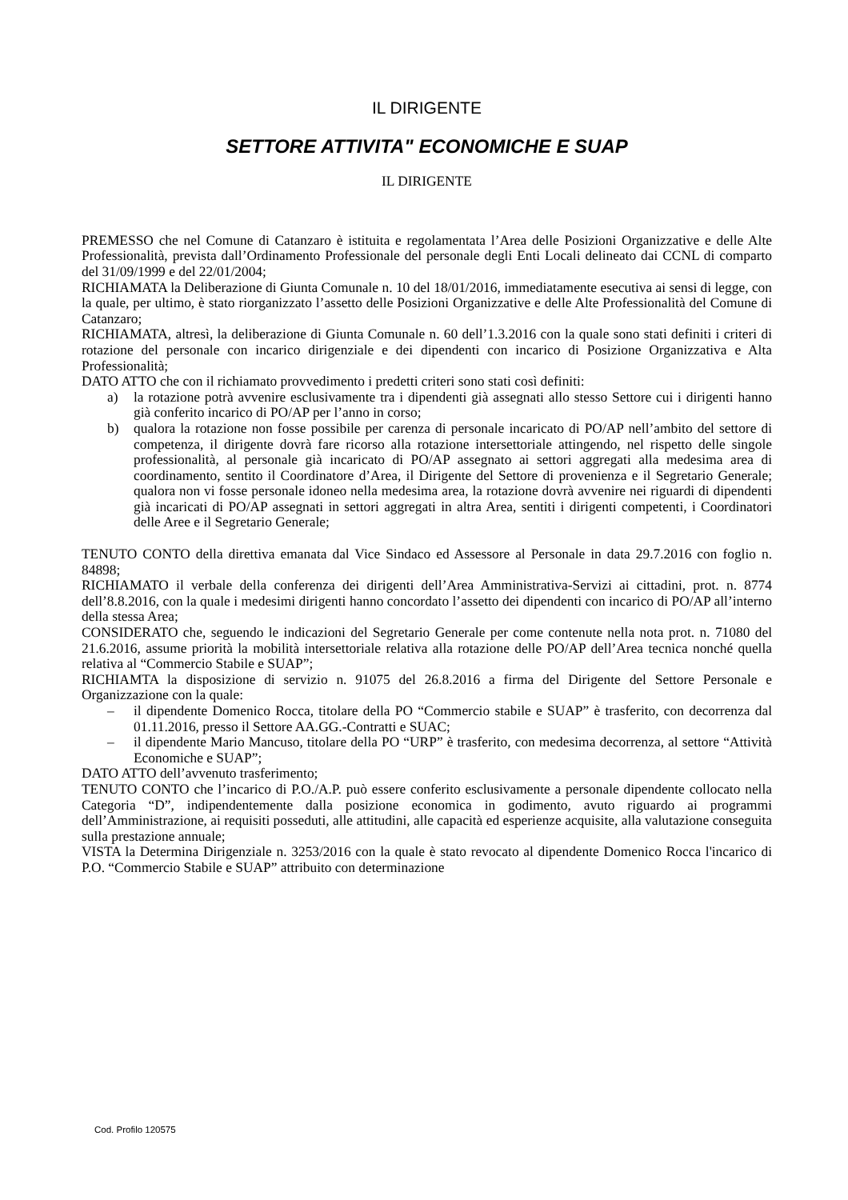IL DIRIGENTE
SETTORE ATTIVITA" ECONOMICHE E SUAP
IL DIRIGENTE
PREMESSO che nel Comune di Catanzaro è istituita e regolamentata l’Area delle Posizioni Organizzative e delle Alte Professionalità, prevista dall’Ordinamento Professionale del personale degli Enti Locali delineato dai CCNL di comparto del 31/09/1999 e del 22/01/2004;
RICHIAMATA la Deliberazione di Giunta Comunale n. 10 del 18/01/2016, immediatamente esecutiva ai sensi di legge, con la quale, per ultimo, è stato riorganizzato l’assetto delle Posizioni Organizzative e delle Alte Professionalità del Comune di Catanzaro;
RICHIAMATA, altresì, la deliberazione di Giunta Comunale n. 60 dell’1.3.2016 con la quale sono stati definiti i criteri di rotazione del personale con incarico dirigenziale e dei dipendenti con incarico di Posizione Organizzativa e Alta Professionalità;
DATO ATTO che con il richiamato provvedimento i predetti criteri sono stati così definiti:
a) la rotazione potrà avvenire esclusivamente tra i dipendenti già assegnati allo stesso Settore cui i dirigenti hanno già conferito incarico di PO/AP per l’anno in corso;
b) qualora la rotazione non fosse possibile per carenza di personale incaricato di PO/AP nell’ambito del settore di competenza, il dirigente dovrà fare ricorso alla rotazione intersettoriale attingendo, nel rispetto delle singole professionalità, al personale già incaricato di PO/AP assegnato ai settori aggregati alla medesima area di coordinamento, sentito il Coordinatore d’Area, il Dirigente del Settore di provenienza e il Segretario Generale; qualora non vi fosse personale idoneo nella medesima area, la rotazione dovrà avvenire nei riguardi di dipendenti già incaricati di PO/AP assegnati in settori aggregati in altra Area, sentiti i dirigenti competenti, i Coordinatori delle Aree e il Segretario Generale;
TENUTO CONTO della direttiva emanata dal Vice Sindaco ed Assessore al Personale in data 29.7.2016 con foglio n. 84898;
RICHIAMATO il verbale della conferenza dei dirigenti dell’Area Amministrativa-Servizi ai cittadini, prot. n. 8774 dell’8.8.2016, con la quale i medesimi dirigenti hanno concordato l’assetto dei dipendenti con incarico di PO/AP all’interno della stessa Area;
CONSIDERATO che, seguendo le indicazioni del Segretario Generale per come contenute nella nota prot. n. 71080 del 21.6.2016, assume priorità la mobilità intersettoriale relativa alla rotazione delle PO/AP dell’Area tecnica nonché quella relativa al “Commercio Stabile e SUAP”;
RICHIAMTA la disposizione di servizio n. 91075 del 26.8.2016 a firma del Dirigente del Settore Personale e Organizzazione con la quale:
– il dipendente Domenico Rocca, titolare della PO “Commercio stabile e SUAP” è trasferito, con decorrenza dal 01.11.2016, presso il Settore AA.GG.-Contratti e SUAC;
– il dipendente Mario Mancuso, titolare della PO “URP” è trasferito, con medesima decorrenza, al settore “Attività Economiche e SUAP”;
DATO ATTO dell’avvenuto trasferimento;
TENUTO CONTO che l’incarico di P.O./A.P. può essere conferito esclusivamente a personale dipendente collocato nella Categoria “D”, indipendentemente dalla posizione economica in godimento, avuto riguardo ai programmi dell’Amministrazione, ai requisiti posseduti, alle attitudini, alle capacità ed esperienze acquisite, alla valutazione conseguita sulla prestazione annuale;
VISTA la Determina Dirigenziale n. 3253/2016 con la quale è stato revocato al dipendente Domenico Rocca l'incarico di P.O. “Commercio Stabile e SUAP” attribuito con determinazione
Cod. Profilo 120575